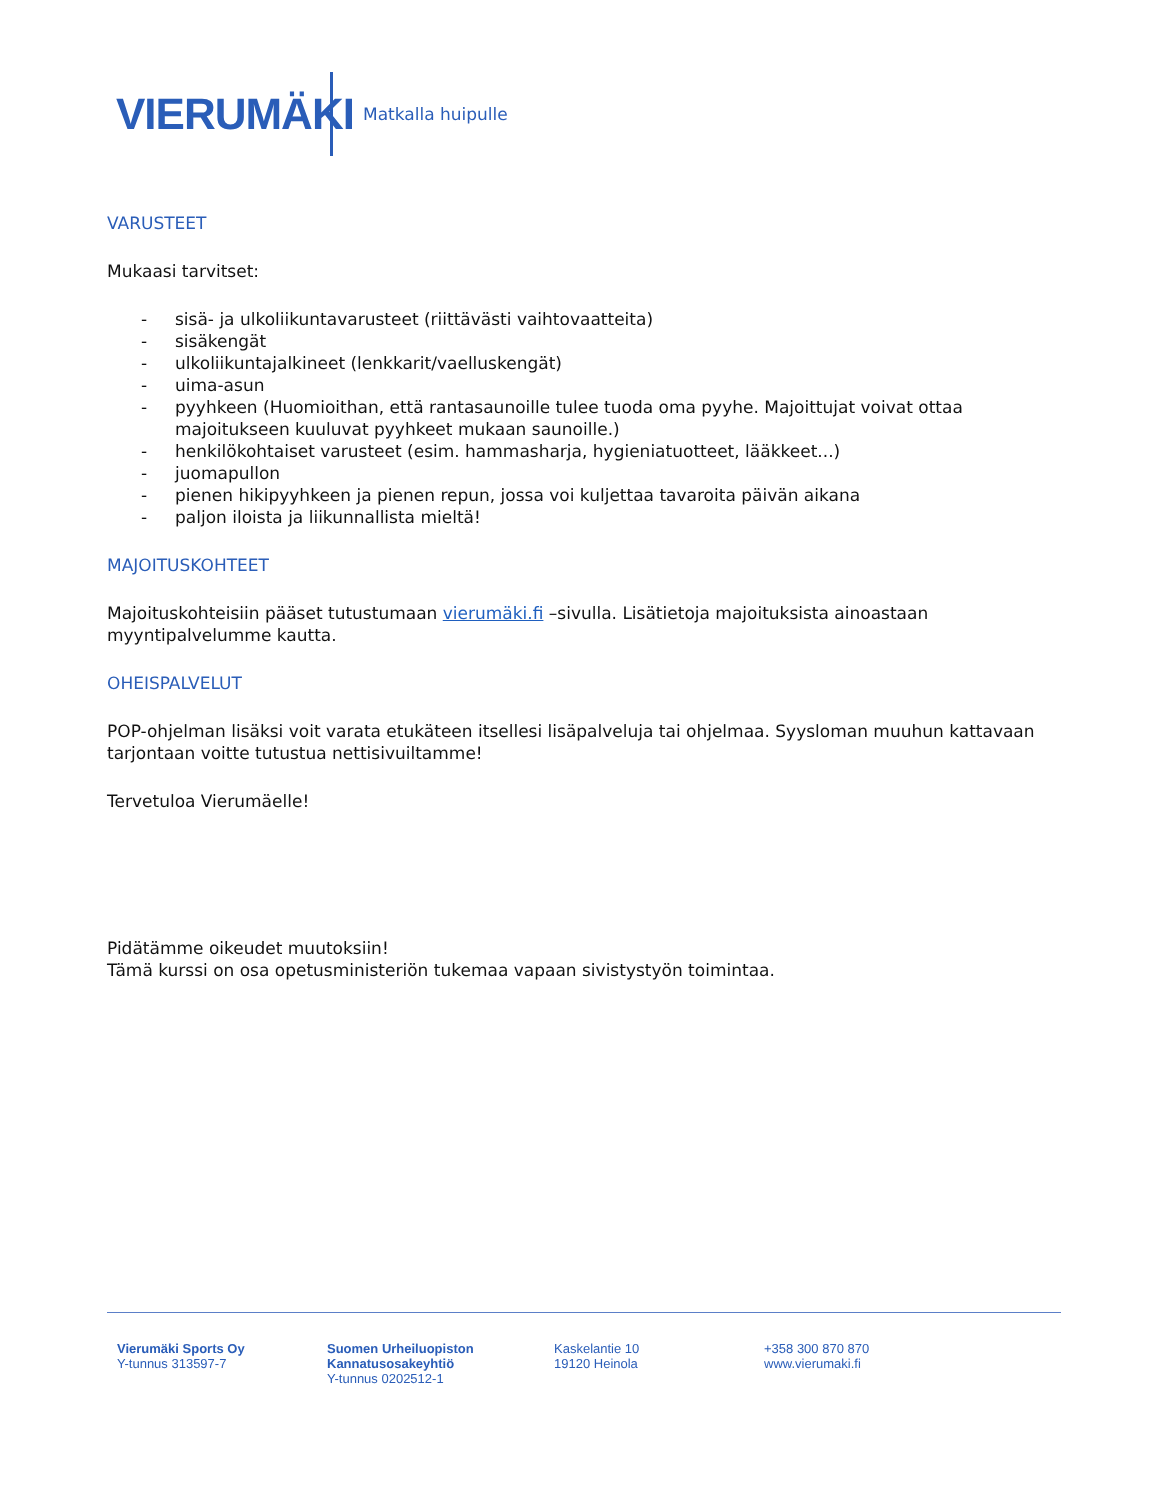VIERUMÄKI
Matkalla huipulle
VARUSTEET
Mukaasi tarvitset:
- sisä- ja ulkoliikuntavarusteet (riittävästi vaihtovaatteita)
- sisäkengät
- ulkoliikuntajalkineet (lenkkarit/vaelluskengät)
- uima-asun
- pyyhkeen (Huomioithan, että rantasaunoille tulee tuoda oma pyyhe. Majoittujat voivat ottaa majoitukseen kuuluvat pyyhkeet mukaan saunoille.)
- henkilökohtaiset varusteet (esim. hammasharja, hygieniatuotteet, lääkkeet...)
- juomapullon
- pienen hikipyyhkeen ja pienen repun, jossa voi kuljettaa tavaroita päivän aikana
- paljon iloista ja liikunnallista mieltä!
MAJOITUSKOHTEET
Majoituskohteisiin pääset tutustumaan vierumäki.fi –sivulla. Lisätietoja majoituksista ainoastaan myyntipalvelumme kautta.
OHEISPALVELUT
POP-ohjelman lisäksi voit varata etukäteen itsellesi lisäpalveluja tai ohjelmaa. Syysloman muuhun kattavaan tarjontaan voitte tutustua nettisivuiltamme!
Tervetuloa Vierumäelle!
Pidätämme oikeudet muutoksiin!
Tämä kurssi on osa opetusministeriön tukemaa vapaan sivistystyön toimintaa.
Vierumäki Sports Oy
Y-tunnus 313597-7
Suomen Urheiluopiston
Kannatusosakeyhtiö
Y-tunnus 0202512-1
Kaskelantie 10
19120 Heinola
+358 300 870 870
www.vierumaki.fi